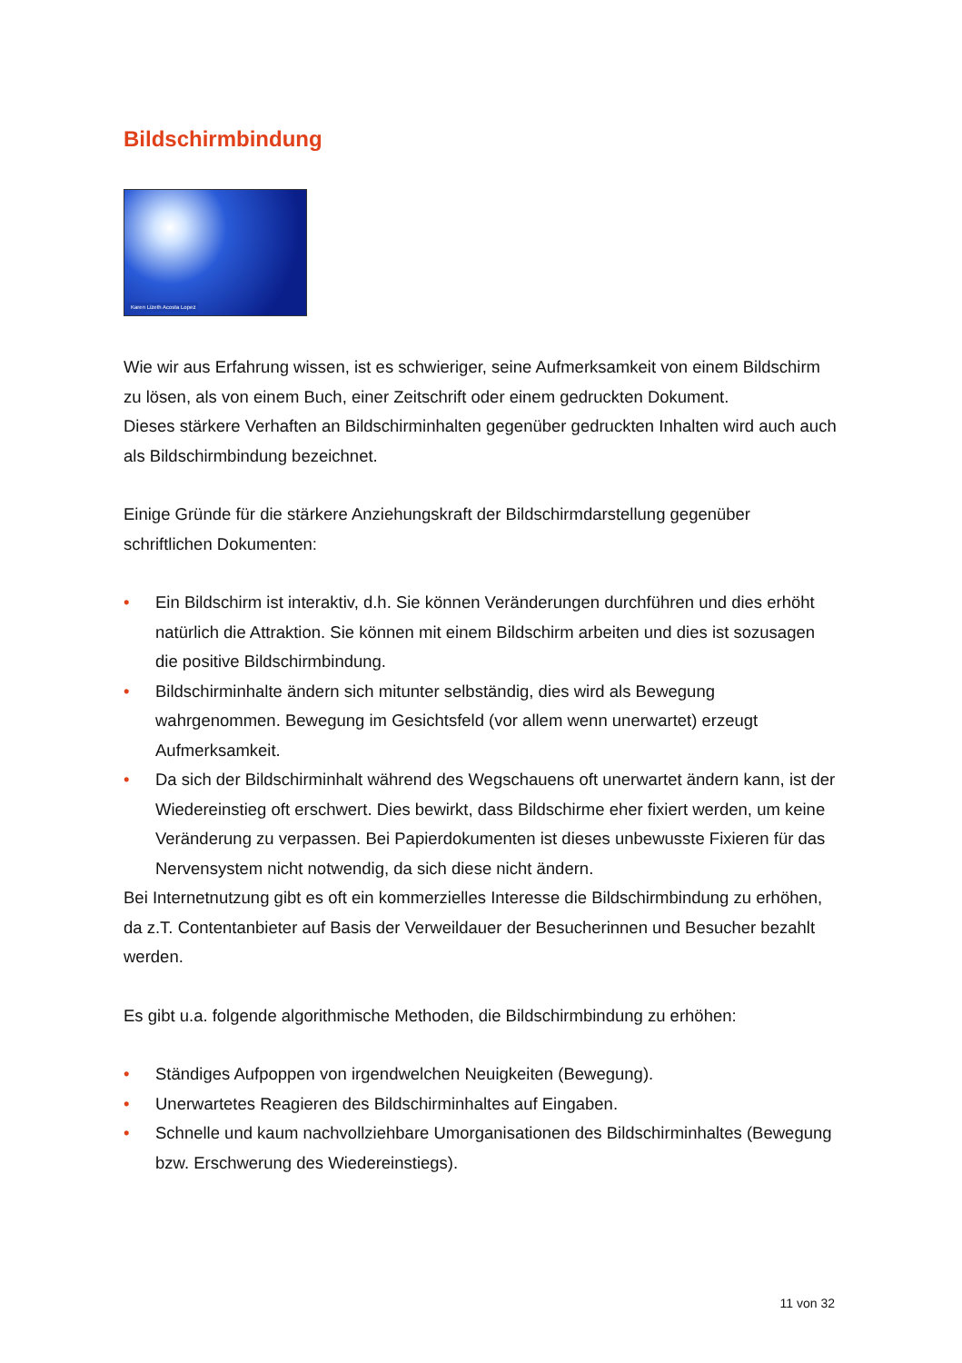Bildschirmbindung
Karen Lizeth Acosta Lopez
Wie wir aus Erfahrung wissen, ist es schwieriger, seine Aufmerksamkeit von einem Bildschirm zu lösen, als von einem Buch, einer Zeitschrift oder einem gedruckten Dokument.
Dieses stärkere Verhaften an Bildschirminhalten gegenüber gedruckten Inhalten wird auch auch als Bildschirmbindung bezeichnet.
Einige Gründe für die stärkere Anziehungskraft der Bildschirmdarstellung gegenüber schriftlichen Dokumenten:
• Ein Bildschirm ist interaktiv, d.h. Sie können Veränderungen durchführen und dies erhöht natürlich die Attraktion. Sie können mit einem Bildschirm arbeiten und dies ist sozusagen die positive Bildschirmbindung.
• Bildschirminhalte ändern sich mitunter selbständig, dies wird als Bewegung wahrgenommen. Bewegung im Gesichtsfeld (vor allem wenn unerwartet) erzeugt Aufmerksamkeit.
• Da sich der Bildschirminhalt während des Wegschauens oft unerwartet ändern kann, ist der Wiedereinstieg oft erschwert. Dies bewirkt, dass Bildschirme eher fixiert werden, um keine Veränderung zu verpassen. Bei Papierdokumenten ist dieses unbewusste Fixieren für das Nervensystem nicht notwendig, da sich diese nicht ändern.
Bei Internetnutzung gibt es oft ein kommerzielles Interesse die Bildschirmbindung zu erhöhen, da z.T. Contentanbieter auf Basis der Verweildauer der Besucherinnen und Besucher bezahlt werden.
Es gibt u.a. folgende algorithmische Methoden, die Bildschirmbindung zu erhöhen:
• Ständiges Aufpoppen von irgendwelchen Neuigkeiten (Bewegung).
• Unerwartetes Reagieren des Bildschirminhaltes auf Eingaben.
• Schnelle und kaum nachvollziehbare Umorganisationen des Bildschirminhaltes (Bewegung bzw. Erschwerung des Wiedereinstiegs).
11 von 32